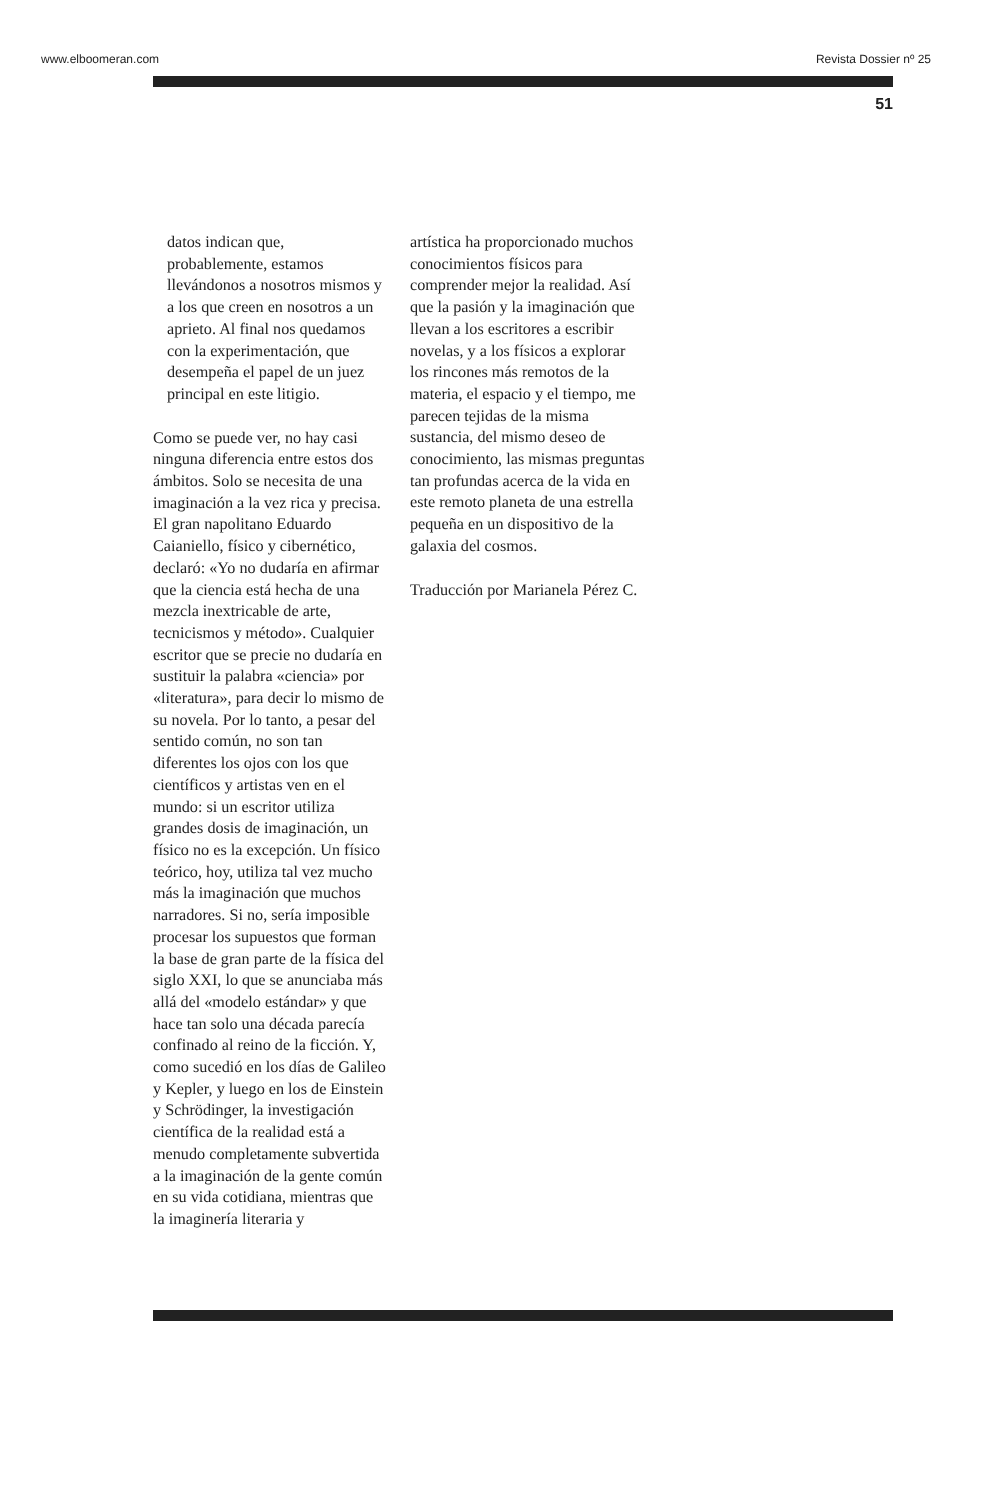www.elboomeran.com Revista Dossier nº 25
51
datos indican que, probablemente, estamos llevándonos a nosotros mismos y a los que creen en nosotros a un aprieto. Al final nos quedamos con la experimentación, que desempeña el papel de un juez principal en este litigio.
Como se puede ver, no hay casi ninguna diferencia entre estos dos ámbitos. Solo se necesita de una imaginación a la vez rica y precisa. El gran napolitano Eduardo Caianiello, físico y cibernético, declaró: «Yo no dudaría en afirmar que la ciencia está hecha de una mezcla inextricable de arte, tecnicismos y método». Cualquier escritor que se precie no dudaría en sustituir la palabra «ciencia» por «literatura», para decir lo mismo de su novela. Por lo tanto, a pesar del sentido común, no son tan diferentes los ojos con los que científicos y artistas ven en el mundo: si un escritor utiliza grandes dosis de imaginación, un físico no es la excepción. Un físico teórico, hoy, utiliza tal vez mucho más la imaginación que muchos narradores. Si no, sería imposible procesar los supuestos que forman la base de gran parte de la física del siglo XXI, lo que se anunciaba más allá del «modelo estándar» y que hace tan solo una década parecía confinado al reino de la ficción. Y, como sucedió en los días de Galileo y Kepler, y luego en los de Einstein y Schrödinger, la investigación científica de la realidad está a menudo completamente subvertida a la imaginación de la gente común en su vida cotidiana, mientras que la imaginería literaria y
artística ha proporcionado muchos conocimientos físicos para comprender mejor la realidad. Así que la pasión y la imaginación que llevan a los escritores a escribir novelas, y a los físicos a explorar los rincones más remotos de la materia, el espacio y el tiempo, me parecen tejidas de la misma sustancia, del mismo deseo de conocimiento, las mismas preguntas tan profundas acerca de la vida en este remoto planeta de una estrella pequeña en un dispositivo de la galaxia del cosmos.
Traducción por Marianela Pérez C.